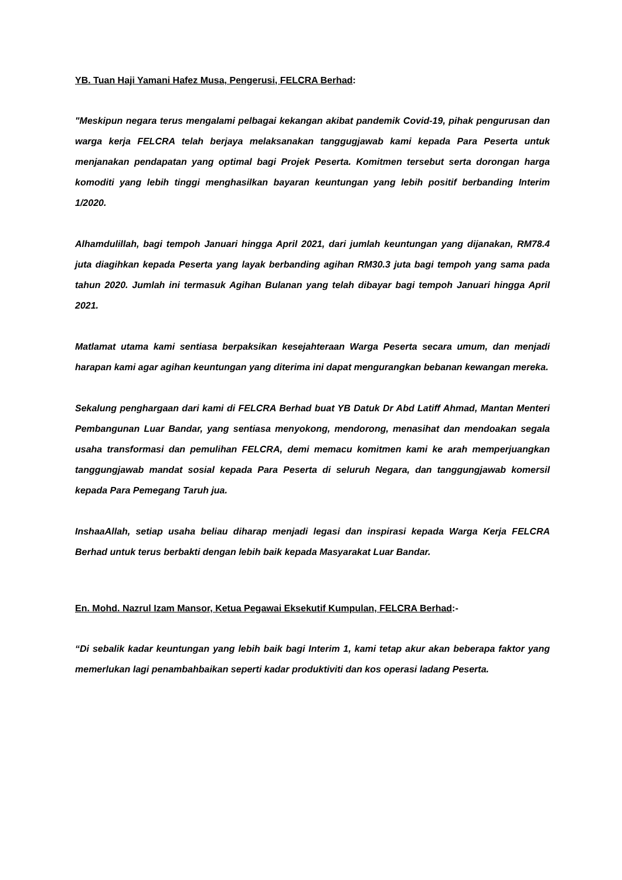YB. Tuan Haji Yamani Hafez Musa, Pengerusi, FELCRA Berhad:
"Meskipun negara terus mengalami pelbagai kekangan akibat pandemik Covid-19, pihak pengurusan dan warga kerja FELCRA telah berjaya melaksanakan tanggugjawab kami kepada Para Peserta untuk menjanakan pendapatan yang optimal bagi Projek Peserta. Komitmen tersebut serta dorongan harga komoditi yang lebih tinggi menghasilkan bayaran keuntungan yang lebih positif berbanding Interim 1/2020.
Alhamdulillah, bagi tempoh Januari hingga April 2021, dari jumlah keuntungan yang dijanakan, RM78.4 juta diagihkan kepada Peserta yang layak berbanding agihan RM30.3 juta bagi tempoh yang sama pada tahun 2020. Jumlah ini termasuk Agihan Bulanan yang telah dibayar bagi tempoh Januari hingga April 2021.
Matlamat utama kami sentiasa berpaksikan kesejahteraan Warga Peserta secara umum, dan menjadi harapan kami agar agihan keuntungan yang diterima ini dapat mengurangkan bebanan kewangan mereka.
Sekalung penghargaan dari kami di FELCRA Berhad buat YB Datuk Dr Abd Latiff Ahmad, Mantan Menteri Pembangunan Luar Bandar, yang sentiasa menyokong, mendorong, menasihat dan mendoakan segala usaha transformasi dan pemulihan FELCRA, demi memacu komitmen kami ke arah memperjuangkan tanggungjawab mandat sosial kepada Para Peserta di seluruh Negara, dan tanggungjawab komersil kepada Para Pemegang Taruh jua.
InshaaAllah, setiap usaha beliau diharap menjadi legasi dan inspirasi kepada Warga Kerja FELCRA Berhad untuk terus berbakti dengan lebih baik kepada Masyarakat Luar Bandar.
En. Mohd. Nazrul Izam Mansor, Ketua Pegawai Eksekutif Kumpulan, FELCRA Berhad:-
“Di sebalik kadar keuntungan yang lebih baik bagi Interim 1, kami tetap akur akan beberapa faktor yang memerlukan lagi penambahbaikan seperti kadar produktiviti dan kos operasi ladang Peserta.